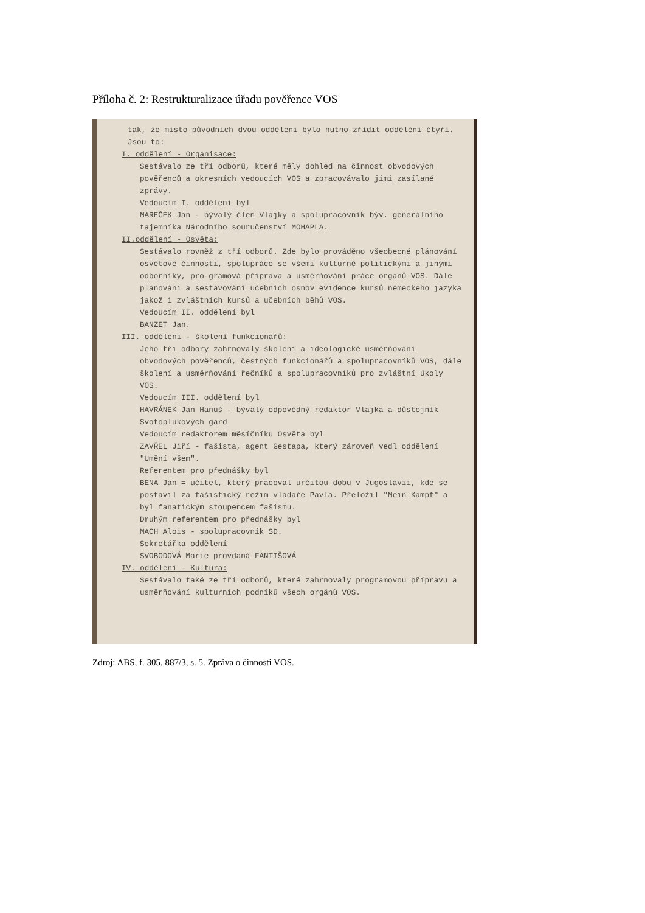Příloha č. 2: Restrukturalizace úřadu pověřence VOS
tak, že místo původních dvou oddělení bylo nutno zřídit oddělění čtyři. Jsou to:
I. oddělení - Organisace:
Sestávalo ze tří odborů, které měly dohled na činnost obvodových pověřenců a okresních vedoucích VOS a zpracovávalo jimi zasílané zprávy.
Vedoucím I. oddělení byl
MAREČEK Jan - bývalý člen Vlajky a spolupracovník býv. generálního tajemníka Národního souručenství MOHAPLA.
II.oddělení - Osvěta:
Sestávalo rovněž z tří odborů. Zde bylo prováděno všeobecné plánování osvětové činnosti, spolupráce se všemi kulturně politickými a jinými odborníky, pro-gramová příprava a usměrňování práce orgánů VOS. Dále plánování a sestavování učebních osnov evidence kursů německého jazyka jakož i zvláštních kursů a učebních běhů VOS.
Vedoucím II. oddělení byl
BANZET Jan.
III. oddělení - školení funkcionářů:
Jeho tři odbory zahrnovaly školení a ideologické usměrňování obvodových pověřenců, čestných funkcionářů a spolupracovníků VOS, dále školení a usměrňování řečníků a spolupracovníků pro zvláštní úkoly VOS.
Vedoucím III. oddělení byl
HAVRÁNEK Jan Hanuš - bývalý odpovědný redaktor Vlajka a důstojník Svotoplukových gard
Vedoucím redaktorem měsíčníku Osvěta byl
ZAVŘEL Jiří - fašista, agent Gestapa, který zároveň vedl oddělení "Umění všem".
Referentem pro přednášky byl
BENA Jan = učitel, který pracoval určitou dobu v Jugoslávii, kde se postavil za fašistický režim vladaře Pavla. Přeložil "Mein Kampf" a byl fanatickým stoupencem fašismu.
Druhým referentem pro přednášky byl
MACH Alois - spolupracovník SD.
Sekretářka oddělení
SVOBODOVÁ Marie provdaná FANTIŠOVÁ
IV. oddělení - Kultura:
Sestávalo také ze tří odborů, které zahrnovaly programovou přípravu a usměrňování kulturních podniků všech orgánů VOS.
Zdroj: ABS, f. 305, 887/3, s. 5. Zpráva o činnosti VOS.